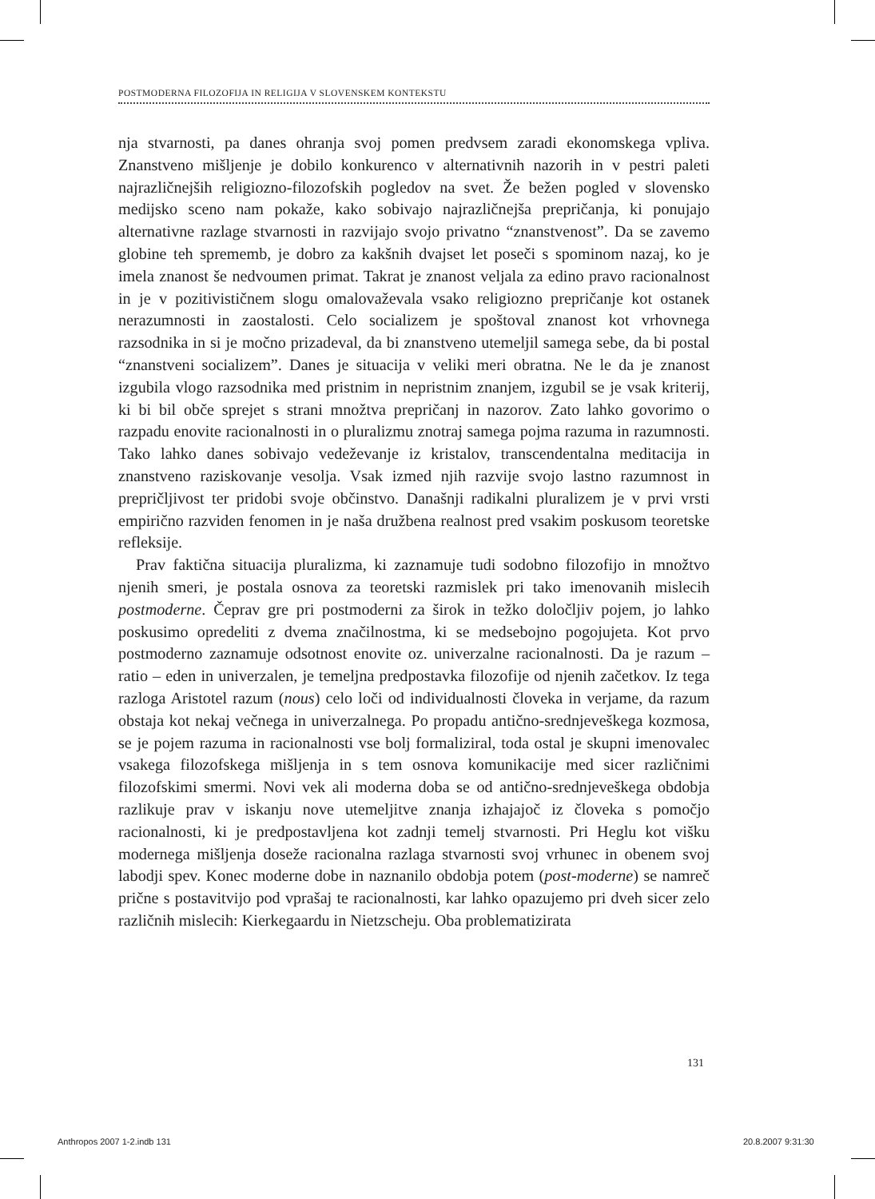POSTMODERNA FILOZOFIJA IN RELIGIJA V SLOVENSKEM KONTEKSTU
nja stvarnosti, pa danes ohranja svoj pomen predvsem zaradi ekonomskega vpliva. Znanstveno mišljenje je dobilo konkurenco v alternativnih nazorih in v pestri paleti najrazličnejših religiozno-filozofskih pogledov na svet. Že bežen pogled v slovensko medijsko sceno nam pokaže, kako sobivajo najrazličnejša prepričanja, ki ponujajo alternativne razlage stvarnosti in razvijajo svojo privatno “znanstvenost”. Da se zavemo globine teh sprememb, je dobro za kakšnih dvajset let poseči s spominom nazaj, ko je imela znanost še nedvoumen primat. Takrat je znanost veljala za edino pravo racionalnost in je v pozitivističnem slogu omalovaževala vsako religiozno prepričanje kot ostanek nerazumnosti in zaostalosti. Celo socializem je spoštoval znanost kot vrhovnega razsodnika in si je močno prizadeval, da bi znanstveno utemeljil samega sebe, da bi postal “znanstveni socializem”. Danes je situacija v veliki meri obratna. Ne le da je znanost izgubila vlogo razsodnika med pristnim in nepristnim znanjem, izgubil se je vsak kriterij, ki bi bil obče sprejet s strani množtva prepričanj in nazorov. Zato lahko govorimo o razpadu enovite racionalnosti in o pluralizmu znotraj samega pojma razuma in razumnosti. Tako lahko danes sobivajo vedeževanje iz kristalov, transcendentalna meditacija in znanstveno raziskovanje vesolja. Vsak izmed njih razvije svojo lastno razumnost in prepričljivost ter pridobi svoje občinstvo. Današnji radikalni pluralizem je v prvi vrsti empirično razviden fenomen in je naša družbena realnost pred vsakim poskusom teoretske refleksije.
Prav faktična situacija pluralizma, ki zaznamuje tudi sodobno filozofijo in množtvo njenih smeri, je postala osnova za teoretski razmislek pri tako imenovanih mislecih postmoderne. Čeprav gre pri postmoderni za širok in težko določljiv pojem, jo lahko poskusimo opredeliti z dvema značilnostma, ki se medsebojno pogojujeta. Kot prvo postmoderno zaznamuje odsotnost enovite oz. univerzalne racionalnosti. Da je razum – ratio – eden in univerzalen, je temeljna predpostavka filozofije od njenih začetkov. Iz tega razloga Aristotel razum (nous) celo loči od individualnosti človeka in verjame, da razum obstaja kot nekaj večnega in univerzalnega. Po propadu antično-srednjeveškega kozmosa, se je pojem razuma in racionalnosti vse bolj formaliziral, toda ostal je skupni imenovalec vsakega filozofskega mišljenja in s tem osnova komunikacije med sicer različnimi filozofskimi smermi. Novi vek ali moderna doba se od antično-srednjeveškega obdobja razlikuje prav v iskanju nove utemeljitve znanja izhajajoč iz človeka s pomočjo racionalnosti, ki je predpostavljena kot zadnji temelj stvarnosti. Pri Heglu kot višku modernega mišljenja doseže racionalna razlaga stvarnosti svoj vrhunec in obenem svoj labodji spev. Konec moderne dobe in naznanilo obdobja potem (post-moderne) se namreč prične s postavitvijo pod vprašaj te racionalnosti, kar lahko opazujemo pri dveh sicer zelo različnih mislecih: Kierkegaardu in Nietzscheju. Oba problematizirata
131
Anthropos 2007 1-2.indb 131 20.8.2007 9:31:30